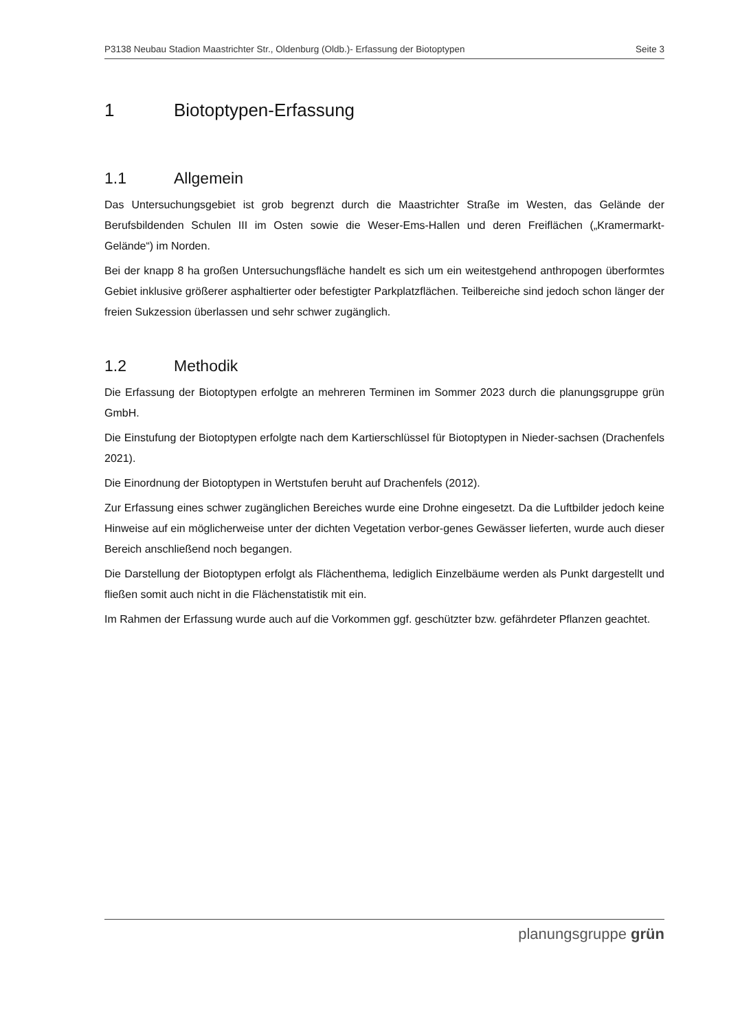P3138 Neubau Stadion Maastrichter Str., Oldenburg (Oldb.)- Erfassung der Biotoptypen Seite 3
1 Biotoptypen-Erfassung
1.1 Allgemein
Das Untersuchungsgebiet ist grob begrenzt durch die Maastrichter Straße im Westen, das Gelände der Berufsbildenden Schulen III im Osten sowie die Weser-Ems-Hallen und deren Freiflächen („Kramermarkt-Gelände“) im Norden.
Bei der knapp 8 ha großen Untersuchungsfläche handelt es sich um ein weitestgehend anthropogen überformtes Gebiet inklusive größerer asphaltierter oder befestigter Parkplatzflächen. Teilbereiche sind jedoch schon länger der freien Sukzession überlassen und sehr schwer zugänglich.
1.2 Methodik
Die Erfassung der Biotoptypen erfolgte an mehreren Terminen im Sommer 2023 durch die planungsgruppe grün GmbH.
Die Einstufung der Biotoptypen erfolgte nach dem Kartierschlüssel für Biotoptypen in Nieder-sachsen (Drachenfels 2021).
Die Einordnung der Biotoptypen in Wertstufen beruht auf Drachenfels (2012).
Zur Erfassung eines schwer zugänglichen Bereiches wurde eine Drohne eingesetzt. Da die Luftbilder jedoch keine Hinweise auf ein möglicherweise unter der dichten Vegetation verbor-genes Gewässer lieferten, wurde auch dieser Bereich anschließend noch begangen.
Die Darstellung der Biotoptypen erfolgt als Flächenthema, lediglich Einzelbäume werden als Punkt dargestellt und fließen somit auch nicht in die Flächenstatistik mit ein.
Im Rahmen der Erfassung wurde auch auf die Vorkommen ggf. geschützter bzw. gefährdeter Pflanzen geachtet.
planungsgruppe grün